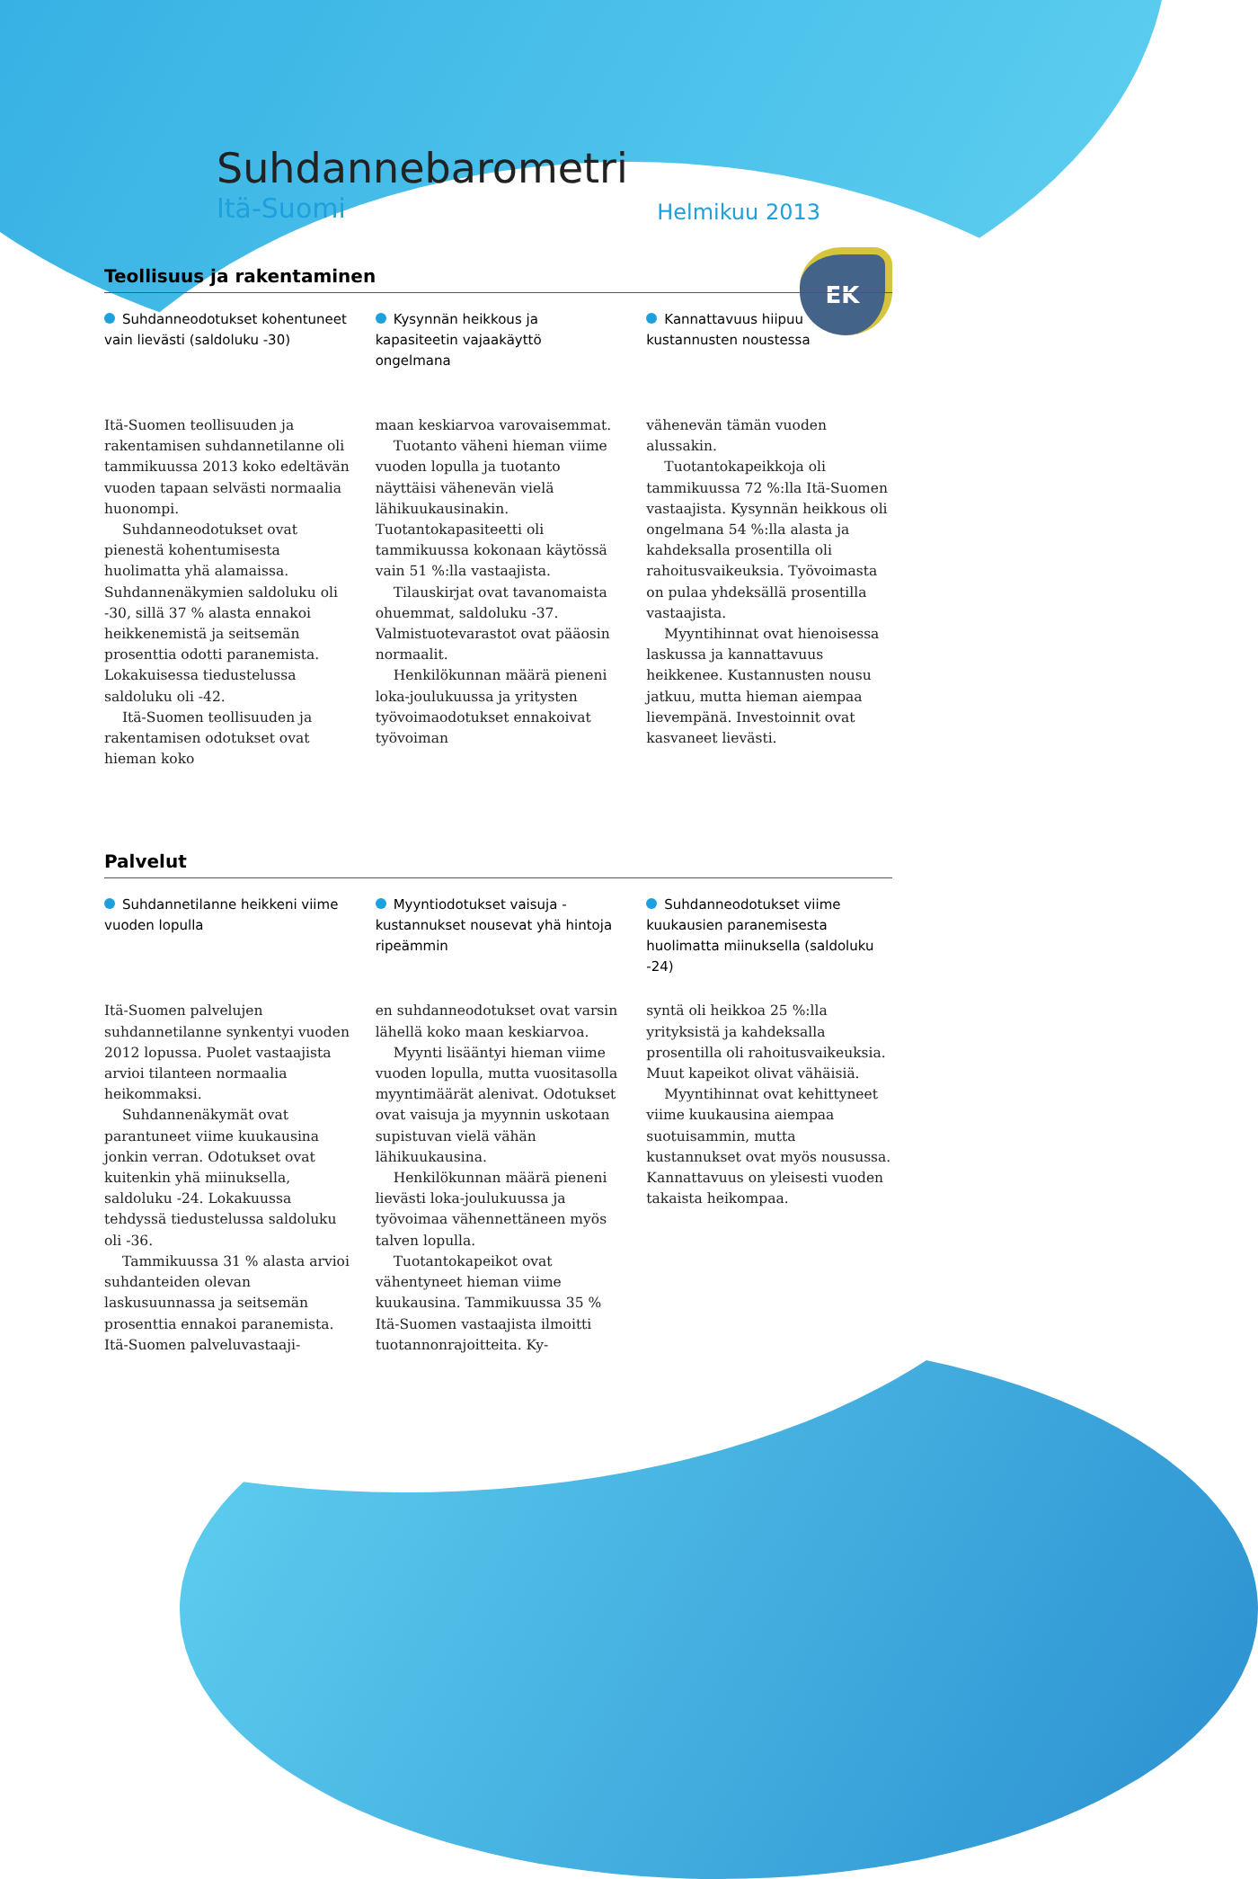EK
Suhdannebarometri
Itä-Suomi Helmikuu 2013
Teollisuus ja rakentaminen
Suhdanneodotukset kohentuneet vain lievästi (saldoluku -30)
Kysynnän heikkous ja kapasiteetin vajaakäyttö ongelmana
Kannattavuus hiipuu kustannusten noustessa
Itä-Suomen teollisuuden ja rakentamisen suhdannetilanne oli tammikuussa 2013 koko edeltävän vuoden tapaan selvästi normaalia huonompi.
Suhdanneodotukset ovat pienestä kohentumisesta huolimatta yhä alamaissa. Suhdannenäkymien saldoluku oli -30, sillä 37 % alasta ennakoi heikkenemistä ja seitsemän prosenttia odotti paranemista. Lokakuisessa tiedustelussa saldoluku oli -42.
Itä-Suomen teollisuuden ja rakentamisen odotukset ovat hieman koko
maan keskiarvoa varovaisemmat.
Tuotanto väheni hieman viime vuoden lopulla ja tuotanto näyttäisi vähenevän vielä lähikuukausinakin. Tuotantokapasiteetti oli tammikuussa kokonaan käytössä vain 51 %:lla vastaajista.
Tilauskirjat ovat tavanomaista ohuemmat, saldoluku -37. Valmistuotevarastot ovat pääosin normaalit.
Henkilökunnan määrä pieneni loka-joulukuussa ja yritysten työvoimaodotukset ennakoivat työvoiman
vähenevän tämän vuoden alussakin.
Tuotantokapeikkoja oli tammikuussa 72 %:lla Itä-Suomen vastaajista. Kysynnän heikkous oli ongelmana 54 %:lla alasta ja kahdeksalla prosentilla oli rahoitusvaikeuksia. Työvoimasta on pulaa yhdeksällä prosentilla vastaajista.
Myyntihinnat ovat hienoisessa laskussa ja kannattavuus heikkenee. Kustannusten nousu jatkuu, mutta hieman aiempaa lievempänä. Investoinnit ovat kasvaneet lievästi.
Palvelut
Suhdannetilanne heikkeni viime vuoden lopulla
Myyntiodotukset vaisuja - kustannukset nousevat yhä hintoja ripeämmin
Suhdanneodotukset viime kuukausien paranemisesta huolimatta miinuksella (saldoluku -24)
Itä-Suomen palvelujen suhdannetilanne synkentyi vuoden 2012 lopussa. Puolet vastaajista arvioi tilanteen normaalia heikommaksi.
Suhdannenäkymät ovat parantuneet viime kuukausina jonkin verran. Odotukset ovat kuitenkin yhä miinuksella, saldoluku -24. Lokakuussa tehdyssä tiedustelussa saldoluku oli -36.
Tammikuussa 31 % alasta arvioi suhdanteiden olevan laskusuunnassa ja seitsemän prosenttia ennakoi paranemista. Itä-Suomen palveluvastaaji-
en suhdanneodotukset ovat varsin lähellä koko maan keskiarvoa.
Myynti lisääntyi hieman viime vuoden lopulla, mutta vuositasolla myyntimäärät alenivat. Odotukset ovat vaisuja ja myynnin uskotaan supistuvan vielä vähän lähikuukausina.
Henkilökunnan määrä pieneni lievästi loka-joulukuussa ja työvoimaa vähennettäneen myös talven lopulla.
Tuotantokapeikot ovat vähentyneet hieman viime kuukausina. Tammikuussa 35 % Itä-Suomen vastaajista ilmoitti tuotannonrajoitteita. Ky-
syntä oli heikkoa 25 %:lla yrityksistä ja kahdeksalla prosentilla oli rahoitusvaikeuksia. Muut kapeikot olivat vähäisiä.
Myyntihinnat ovat kehittyneet viime kuukausina aiempaa suotuisammin, mutta kustannukset ovat myös nousussa. Kannattavuus on yleisesti vuoden takaista heikompaa.